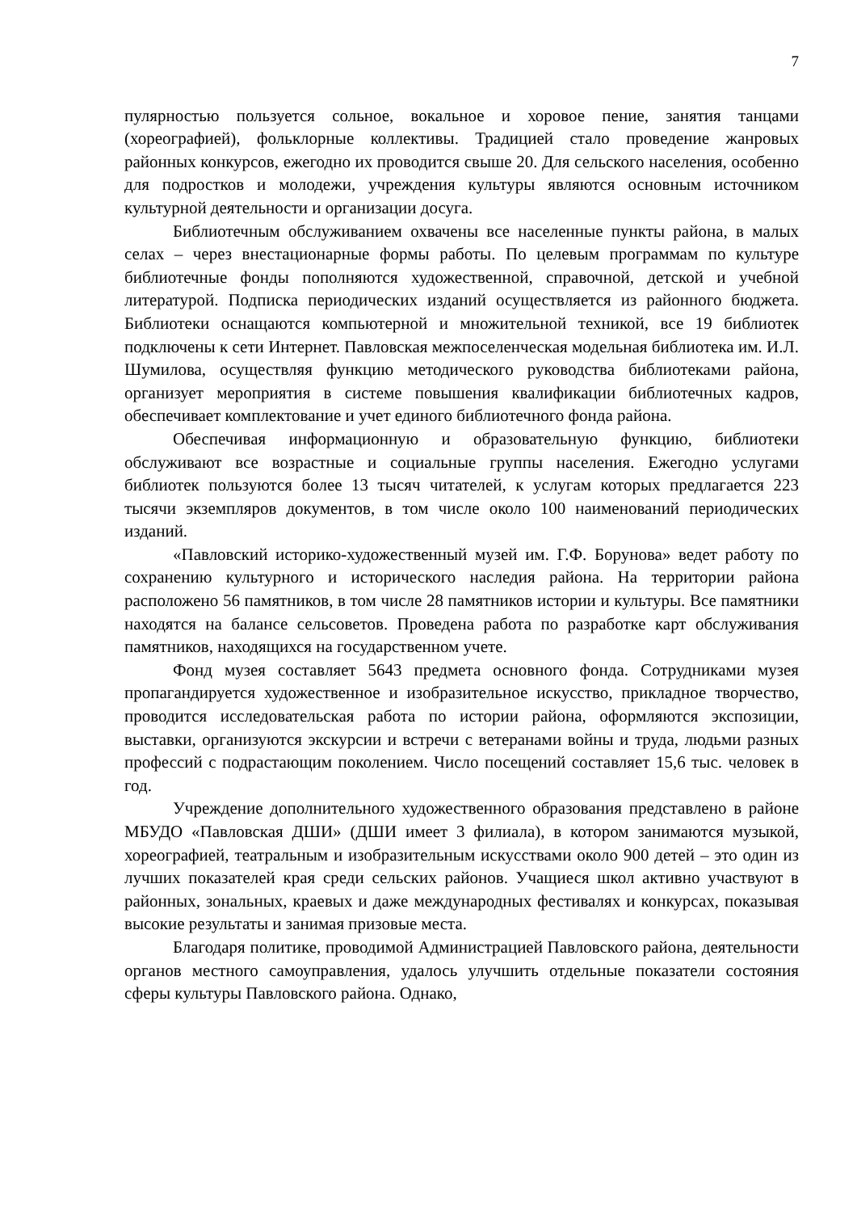7
пулярностью пользуется сольное, вокальное и хоровое пение, занятия танцами (хореографией), фольклорные коллективы. Традицией стало проведение жанровых районных конкурсов, ежегодно их проводится свыше 20. Для сельского населения, особенно для подростков и молодежи, учреждения культуры являются основным источником культурной деятельности и организации досуга.
Библиотечным обслуживанием охвачены все населенные пункты района, в малых селах – через внестационарные формы работы. По целевым программам по культуре библиотечные фонды пополняются художественной, справочной, детской и учебной литературой. Подписка периодических изданий осуществляется из районного бюджета. Библиотеки оснащаются компьютерной и множительной техникой, все 19 библиотек подключены к сети Интернет. Павловская межпоселенческая модельная библиотека им. И.Л. Шумилова, осуществляя функцию методического руководства библиотеками района, организует мероприятия в системе повышения квалификации библиотечных кадров, обеспечивает комплектование и учет единого библиотечного фонда района.
Обеспечивая информационную и образовательную функцию, библиотеки обслуживают все возрастные и социальные группы населения. Ежегодно услугами библиотек пользуются более 13 тысяч читателей, к услугам которых предлагается 223 тысячи экземпляров документов, в том числе около 100 наименований периодических изданий.
«Павловский историко-художественный музей им. Г.Ф. Борунова» ведет работу по сохранению культурного и исторического наследия района. На территории района расположено 56 памятников, в том числе 28 памятников истории и культуры. Все памятники находятся на балансе сельсоветов. Проведена работа по разработке карт обслуживания памятников, находящихся на государственном учете.
Фонд музея составляет 5643 предмета основного фонда. Сотрудниками музея пропагандируется художественное и изобразительное искусство, прикладное творчество, проводится исследовательская работа по истории района, оформляются экспозиции, выставки, организуются экскурсии и встречи с ветеранами войны и труда, людьми разных профессий с подрастающим поколением. Число посещений составляет 15,6 тыс. человек в год.
Учреждение дополнительного художественного образования представлено в районе МБУДО «Павловская ДШИ» (ДШИ имеет 3 филиала), в котором занимаются музыкой, хореографией, театральным и изобразительным искусствами около 900 детей – это один из лучших показателей края среди сельских районов. Учащиеся школ активно участвуют в районных, зональных, краевых и даже международных фестивалях и конкурсах, показывая высокие результаты и занимая призовые места.
Благодаря политике, проводимой Администрацией Павловского района, деятельности органов местного самоуправления, удалось улучшить отдельные показатели состояния сферы культуры Павловского района. Однако,